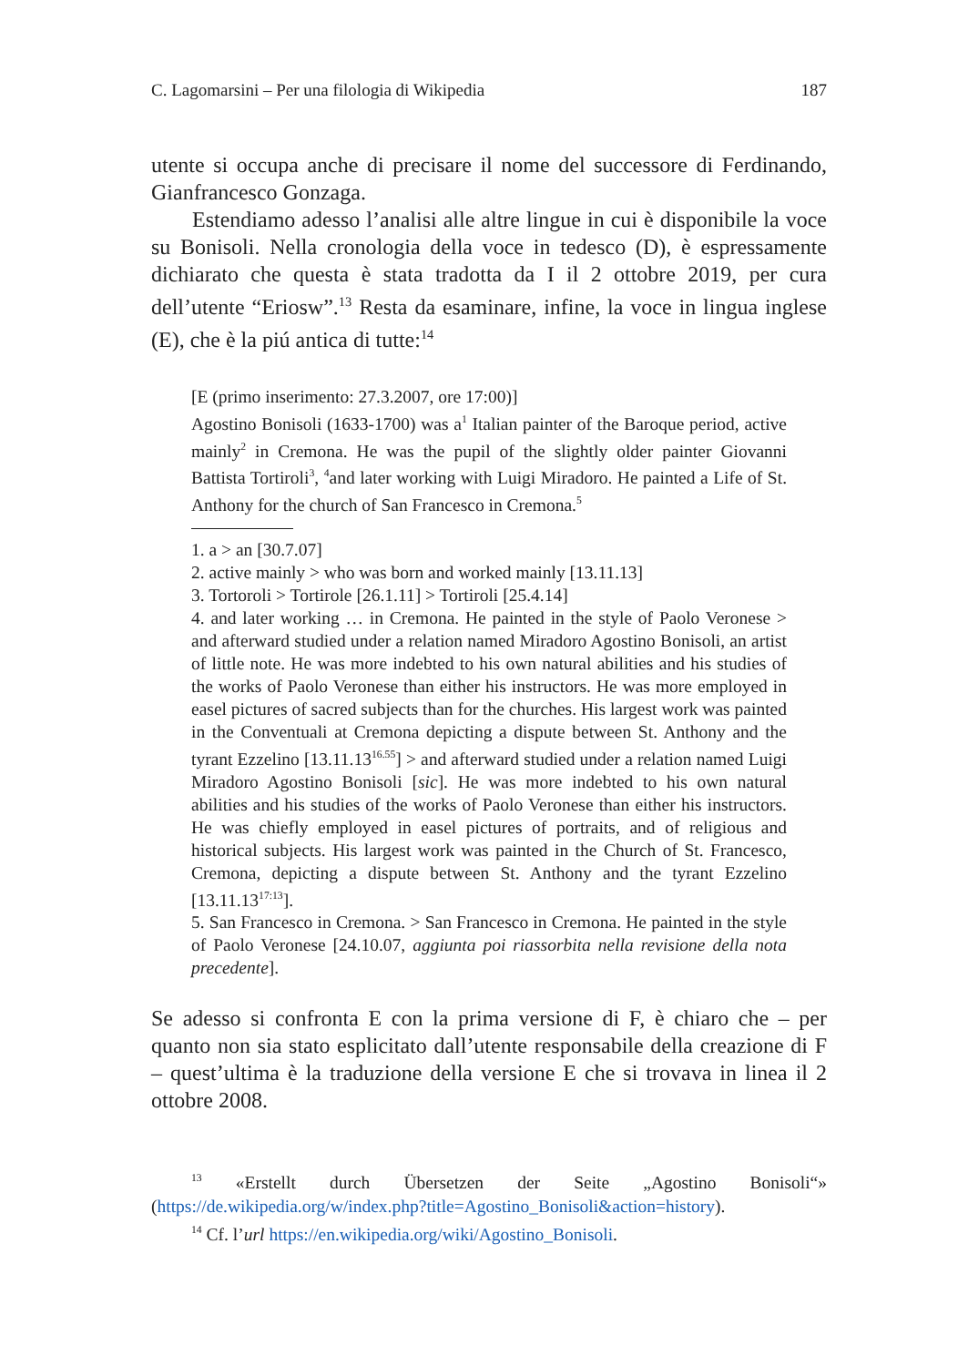C. Lagomarsini – Per una filologia di Wikipedia 187
utente si occupa anche di precisare il nome del successore di Ferdinando, Gianfrancesco Gonzaga.
Estendiamo adesso l’analisi alle altre lingue in cui è disponibile la voce su Bonisoli. Nella cronologia della voce in tedesco (D), è espressamente dichiarato che questa è stata tradotta da I il 2 ottobre 2019, per cura dell’utente “Eriosw”.<sup>13</sup> Resta da esaminare, infine, la voce in lingua inglese (E), che è la piú antica di tutte:<sup>14</sup>
[E (primo inserimento: 27.3.2007, ore 17:00)]
Agostino Bonisoli (1633-1700) was a<sup>1</sup> Italian painter of the Baroque period, active mainly<sup>2</sup> in Cremona. He was the pupil of the slightly older painter Giovanni Battista Tortiroli<sup>3</sup>, <sup>4</sup>and later working with Luigi Miradoro. He painted a Life of St. Anthony for the church of San Francesco in Cremona.<sup>5</sup>
1. a > an [30.7.07]
2. active mainly > who was born and worked mainly [13.11.13]
3. Tortoroli > Tortirole [26.1.11] > Tortiroli [25.4.14]
4. and later working … in Cremona. He painted in the style of Paolo Veronese > and afterward studied under a relation named Miradoro Agostino Bonisoli, an artist of little note. He was more indebted to his own natural abilities and his studies of the works of Paolo Veronese than either his instructors. He was more employed in easel pictures of sacred subjects than for the churches. His largest work was painted in the Conventuali at Cremona depicting a dispute between St. Anthony and the tyrant Ezzelino [13.11.13<sup>16.55</sup>] > and afterward studied under a relation named Luigi Miradoro Agostino Bonisoli [sic]. He was more indebted to his own natural abilities and his studies of the works of Paolo Veronese than either his instructors. He was chiefly employed in easel pictures of portraits, and of religious and historical subjects. His largest work was painted in the Church of St. Francesco, Cremona, depicting a dispute between St. Anthony and the tyrant Ezzelino [13.11.13<sup>17:13</sup>].
5. San Francesco in Cremona. > San Francesco in Cremona. He painted in the style of Paolo Veronese [24.10.07, aggiunta poi riassorbita nella revisione della nota precedente].
Se adesso si confronta E con la prima versione di F, è chiaro che – per quanto non sia stato esplicitato dall’utente responsabile della creazione di F – quest’ultima è la traduzione della versione E che si trovava in linea il 2 ottobre 2008.
<sup>13</sup> «Erstellt durch Übersetzen der Seite „Agostino Bonisoli“» (https://de.wikipedia.org/w/index.php?title=Agostino_Bonisoli&action=history).
<sup>14</sup> Cf. l’url https://en.wikipedia.org/wiki/Agostino_Bonisoli.